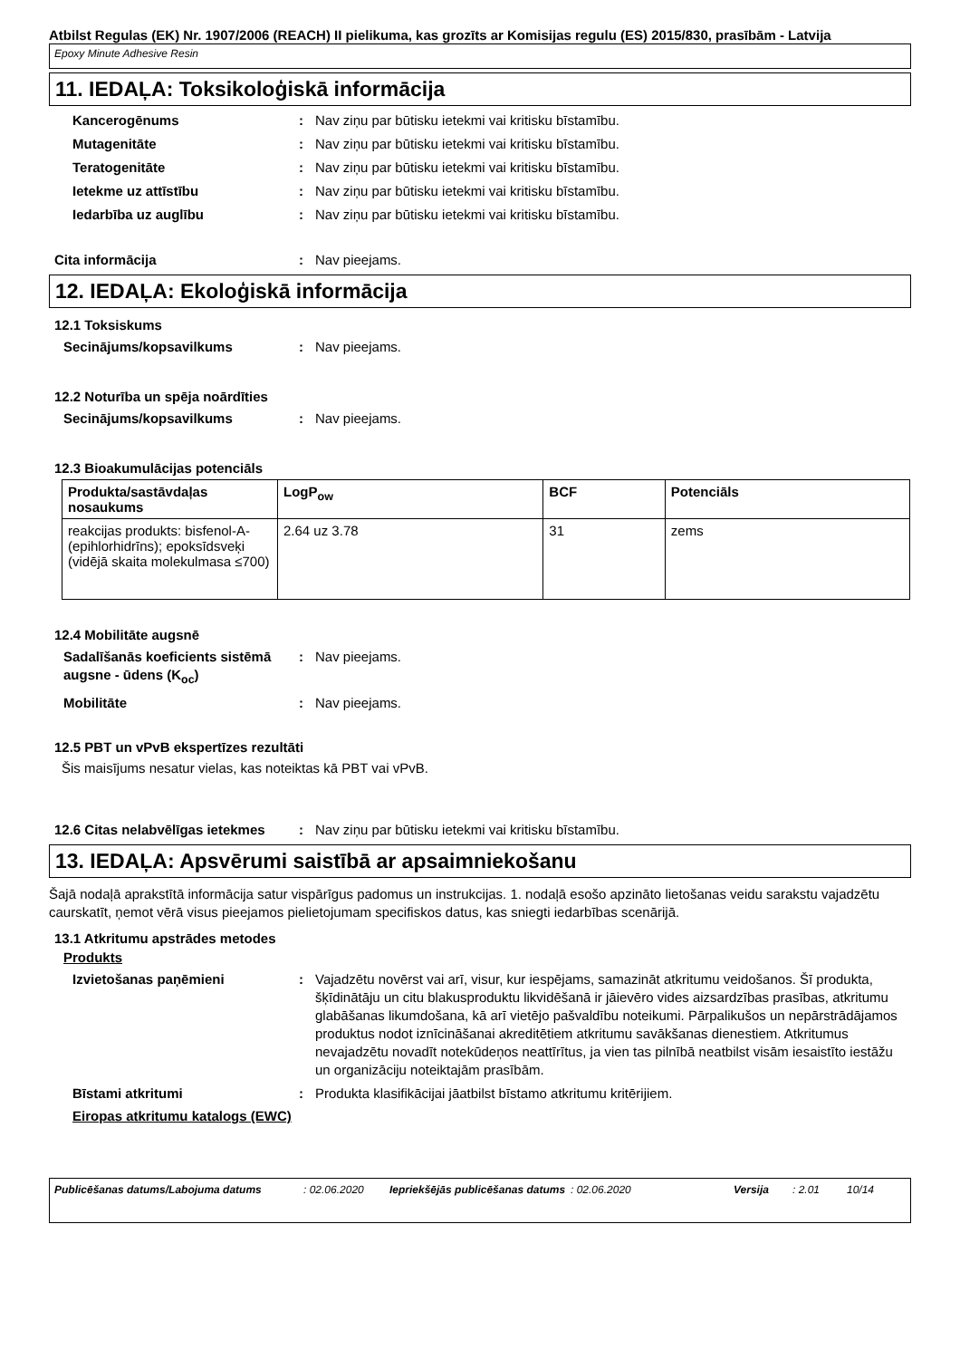Atbilst Regulas (EK) Nr. 1907/2006 (REACH) II pielikuma, kas grozīts ar Komisijas regulu (ES) 2015/830, prasībām - Latvija
Epoxy Minute Adhesive Resin
11. IEDAĻA: Toksikoloģiskā informācija
Kancerogēnums : Nav ziņu par būtisku ietekmi vai kritisku bīstamību.
Mutagenitāte : Nav ziņu par būtisku ietekmi vai kritisku bīstamību.
Teratogenitāte : Nav ziņu par būtisku ietekmi vai kritisku bīstamību.
Ietekme uz attīstību : Nav ziņu par būtisku ietekmi vai kritisku bīstamību.
Iedarbība uz auglību : Nav ziņu par būtisku ietekmi vai kritisku bīstamību.
Cita informācija : Nav pieejams.
12. IEDAĻA: Ekoloģiskā informācija
12.1 Toksiskums
Secinājums/kopsavilkums : Nav pieejams.
12.2 Noturība un spēja noārdīties
Secinājums/kopsavilkums : Nav pieejams.
12.3 Bioakumulācijas potenciāls
| Produkta/sastāvdaļas nosaukums | LogP<sub>ow</sub> | BCF | Potenciāls |
| --- | --- | --- | --- |
| reakcijas produkts: bisfenol-A-(epihlorhidrīns); epoksīdsveķi (vidējā skaita molekulmasa ≤700) | 2.64 uz 3.78 | 31 | zems |
12.4 Mobilitāte augsnē
Sadalīšanās koeficients sistēmā augsne - ūdens (K<sub>oc</sub>)
: Nav pieejams.
Mobilitāte : Nav pieejams.
12.5 PBT un vPvB ekspertīzes rezultāti
Šis maisījums nesatur vielas, kas noteiktas kā PBT vai vPvB.
12.6 Citas nelabvēlīgas ietekmes
: Nav ziņu par būtisku ietekmi vai kritisku bīstamību.
13. IEDAĻA: Apsvērumi saistībā ar apsaimniekošanu
Šajā nodaļā aprakstītā informācija satur vispārīgus padomus un instrukcijas. 1. nodaļā esošo apzināto lietošanas veidu sarakstu vajadzētu caurskatīt, ņemot vērā visus pieejamos pielietojumam specifiskos datus, kas sniegti iedarbības scenārijā.
13.1 Atkritumu apstrādes metodes
Produkts
Izvietošanas paņēmieni : Vajadzētu novērst vai arī, visur, kur iespējams, samazināt atkritumu veidošanos. Šī produkta, šķīdinātāju un citu blakusproduktu likvidēšanā ir jāievēro vides aizsardzības prasības, atkritumu glabāšanas likumdošana, kā arī vietējo pašvaldību noteikumi. Pārpalikušos un nepārstrādājamos produktus nodot iznīcināšanai akreditētiem atkritumu savākšanas dienestiem. Atkritumus nevajadzētu novadīt notekūdeņos neattīrītus, ja vien tas pilnībā neatbilst visām iesaistīto iestāžu un organizāciju noteiktajām prasībām.
Bīstami atkritumi : Produkta klasifikācijai jāatbilst bīstamo atkritumu kritērijiem.
Eiropas atkritumu katalogs (EWC)
Publicēšanas datums/Labojuma datums: 02.06.2020 Iepriekšējās publicēšanas datums: 02.06.2020 Versija: 2.01 10/14